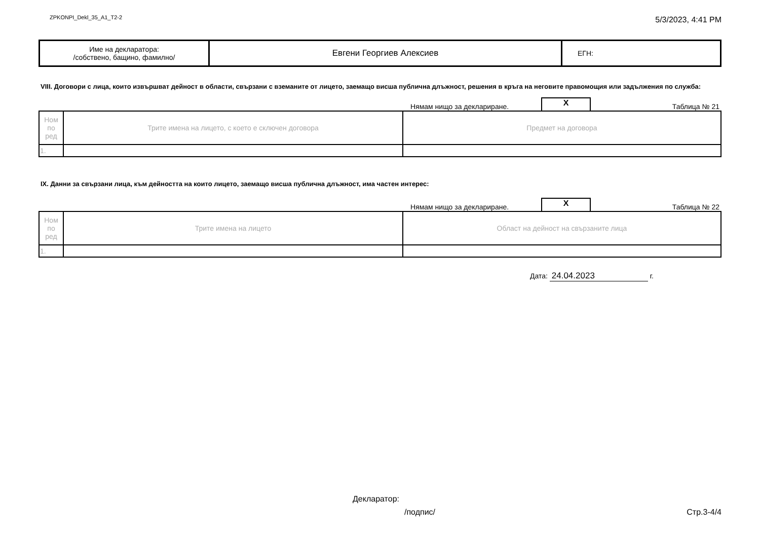ZPKONPI_Dekl_35_A1_T2-2 5/3/2023, 4:41 PM
| Име на декларатора: /собствено, бащино, фамилно/ | Евгени Георгиев Алексиев | ЕГН: |
VIII. Договори с лица, които извършват дейност в области, свързани с вземаните от лицето, заемащо висша публична длъжност, решения в кръга на неговите правомощия или задължения по служба:
Нямам нищо за деклариране. X Таблица № 21
| Ном по ред | Трите имена на лицето, с което е сключен договора | Предмет на договора |
| 1. | | |
IX. Данни за свързани лица, към дейността на които лицето, заемащо висша публична длъжност, има частен интерес:
Нямам нищо за деклариране. X Таблица № 22
| Ном по ред | Трите имена на лицето | Област на дейност на свързаните лица |
| 1. | | |
Дата: 24.04.2023 г.
Декларатор:
/подпис/ Стр.3-4/4